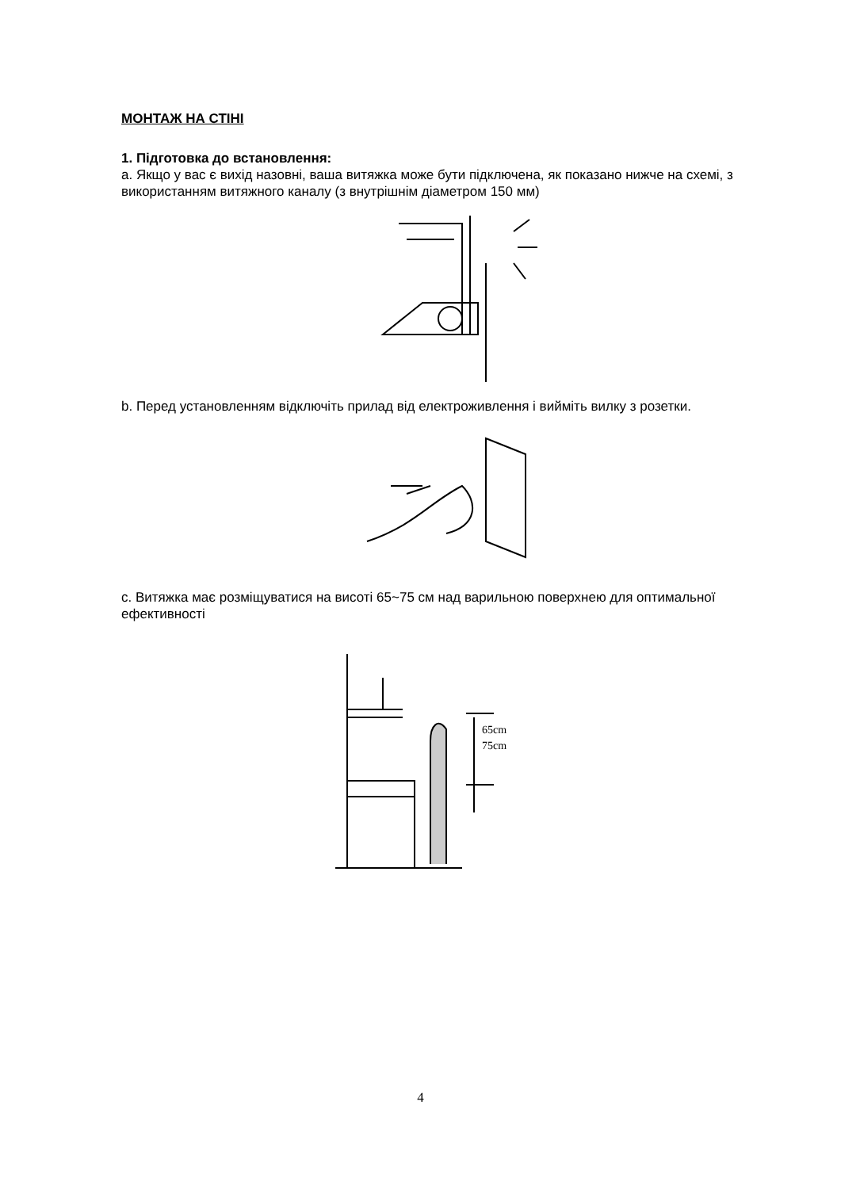МОНТАЖ НА СТІНІ
1. Підготовка до встановлення:
a. Якщо у вас є вихід назовні, ваша витяжка може бути підключена, як показано нижче на схемі, з використанням витяжного каналу (з внутрішнім діаметром 150 мм)
b. Перед установленням відключіть прилад від електроживлення і вийміть вилку з розетки.
c. Витяжка має розміщуватися на висоті 65~75 см над варильною поверхнею для оптимальної ефективності
65cm
75cm
4